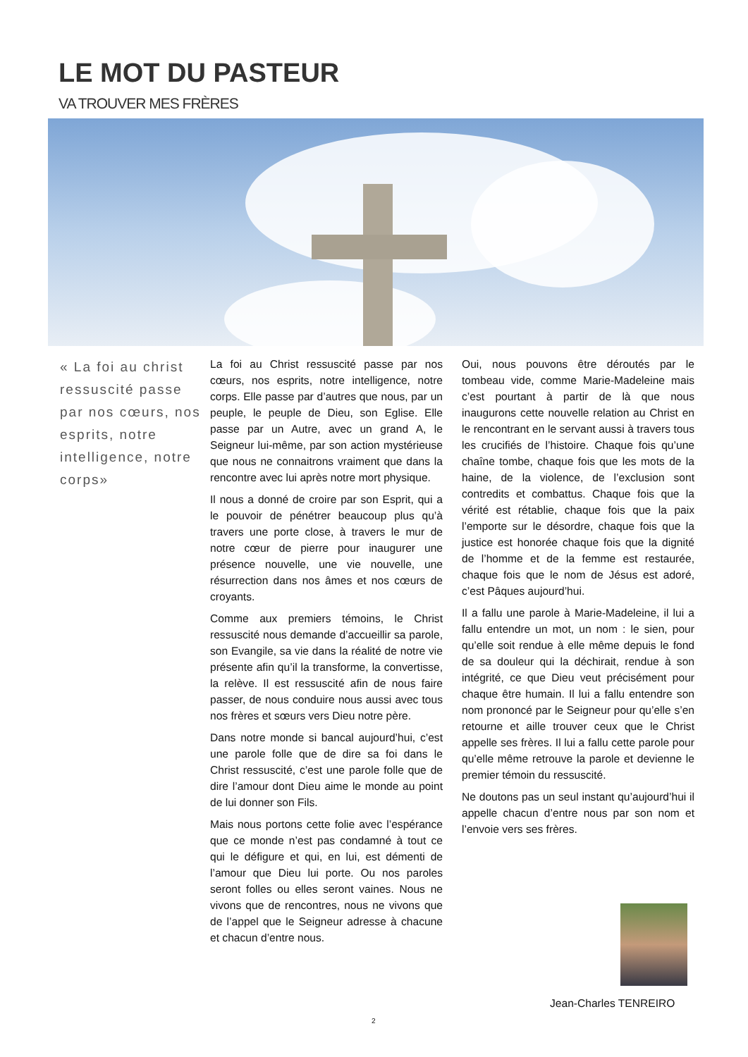LE MOT DU PASTEUR
VA TROUVER MES FRÈRES
« La foi au christ ressuscité passe par nos cœurs, nos esprits, notre intelligence, notre corps»
La foi au Christ ressuscité passe par nos cœurs, nos esprits, notre intelligence, notre corps. Elle passe par d’autres que nous, par un peuple, le peuple de Dieu, son Eglise. Elle passe par un Autre, avec un grand A, le Seigneur lui-même, par son action mystérieuse que nous ne connaitrons vraiment que dans la rencontre avec lui après notre mort physique.
Il nous a donné de croire par son Esprit, qui a le pouvoir de pénétrer beaucoup plus qu’à travers une porte close, à travers le mur de notre cœur de pierre pour inaugurer une présence nouvelle, une vie nouvelle, une résurrection dans nos âmes et nos cœurs de croyants.
Comme aux premiers témoins, le Christ ressuscité nous demande d’accueillir sa parole, son Evangile, sa vie dans la réalité de notre vie présente afin qu’il la transforme, la convertisse, la relève. Il est ressuscité afin de nous faire passer, de nous conduire nous aussi avec tous nos frères et sœurs vers Dieu notre père.
Dans notre monde si bancal aujourd’hui, c’est une parole folle que de dire sa foi dans le Christ ressuscité, c’est une parole folle que de dire l’amour dont Dieu aime le monde au point de lui donner son Fils.
Mais nous portons cette folie avec l’espérance que ce monde n’est pas condamné à tout ce qui le défigure et qui, en lui, est démenti de l’amour que Dieu lui porte. Ou nos paroles seront folles ou elles seront vaines. Nous ne vivons que de rencontres, nous ne vivons que de l’appel que le Seigneur adresse à chacune et chacun d’entre nous.
Oui, nous pouvons être déroutés par le tombeau vide, comme Marie-Madeleine mais c’est pourtant à partir de là que nous inaugurons cette nouvelle relation au Christ en le rencontrant en le servant aussi à travers tous les crucifiés de l’histoire. Chaque fois qu’une chaîne tombe, chaque fois que les mots de la haine, de la violence, de l’exclusion sont contredits et combattus. Chaque fois que la vérité est rétablie, chaque fois que la paix l’emporte sur le désordre, chaque fois que la justice est honorée chaque fois que la dignité de l’homme et de la femme est restaurée, chaque fois que le nom de Jésus est adoré, c’est Pâques aujourd’hui.
Il a fallu une parole à Marie-Madeleine, il lui a fallu entendre un mot, un nom : le sien, pour qu’elle soit rendue à elle même depuis le fond de sa douleur qui la déchirait, rendue à son intégrité, ce que Dieu veut précisément pour chaque être humain. Il lui a fallu entendre son nom prononcé par le Seigneur pour qu’elle s’en retourne et aille trouver ceux que le Christ appelle ses frères. Il lui a fallu cette parole pour qu’elle même retrouve la parole et devienne le premier témoin du ressuscité.
Ne doutons pas un seul instant qu’aujourd’hui il appelle chacun d’entre nous par son nom et l’envoie vers ses frères.
Jean-Charles TENREIRO
2